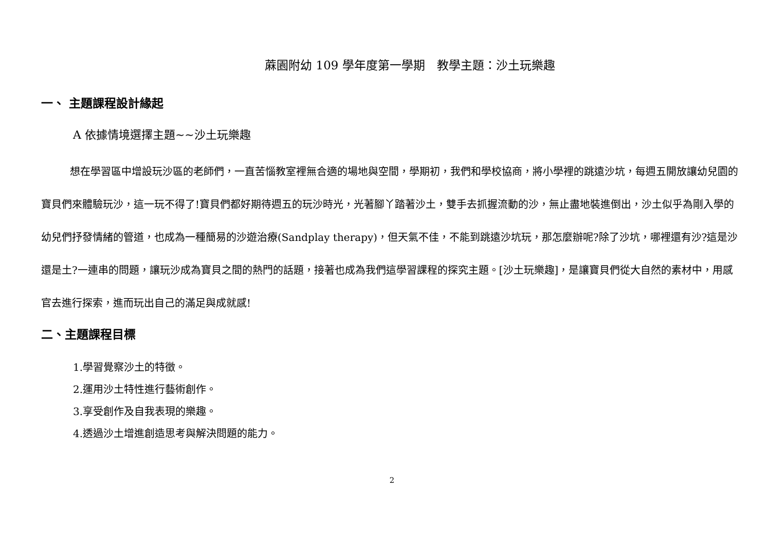蔴園附幼 109 學年度第一學期　教學主題：沙土玩樂趣
一、 主題課程設計緣起
A 依據情境選擇主題~~沙土玩樂趣
想在學習區中增設玩沙區的老師們，一直苦惱教室裡無合適的場地與空間，學期初，我們和學校協商，將小學裡的跳遠沙坑，每週五開放讓幼兒園的寶貝們來體驗玩沙，這一玩不得了!寶貝們都好期待週五的玩沙時光，光著腳丫踏著沙土，雙手去抓握流動的沙，無止盡地裝進倒出，沙土似乎為剛入學的幼兒們抒發情緒的管道，也成為一種簡易的沙遊治療(Sandplay therapy)，但天氣不佳，不能到跳遠沙坑玩，那怎麼辦呢?除了沙坑，哪裡還有沙?這是沙還是土?一連串的問題，讓玩沙成為寶貝之間的熱門的話題，接著也成為我們這學習課程的探究主題。[沙土玩樂趣]，是讓寶貝們從大自然的素材中，用感官去進行探索，進而玩出自己的滿足與成就感!
二、主題課程目標
1.學習覺察沙土的特徵。
2.運用沙土特性進行藝術創作。
3.享受創作及自我表現的樂趣。
4.透過沙土增進創造思考與解決問題的能力。
2